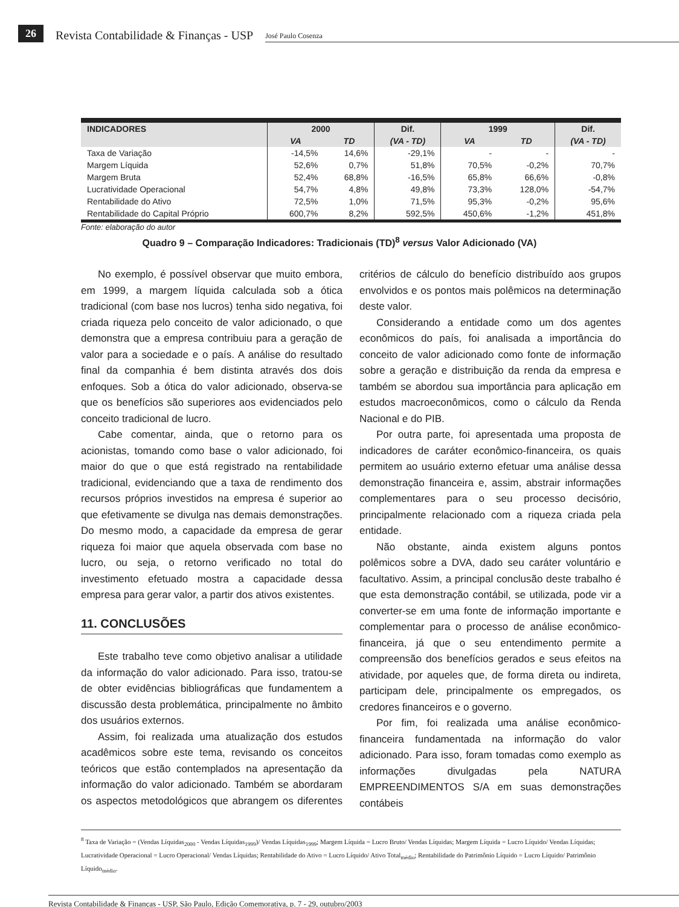26 Revista Contabilidade & Finanças - USP José Paulo Cosenza
| INDICADORES | 2000 | | Dif. | 1999 | | Dif. |
| --- | --- | --- | --- | --- | --- | --- |
| | VA | TD | (VA - TD) | VA | TD | (VA - TD) |
| Taxa de Variação | -14,5% | 14,6% | -29,1% | - | - | - |
| Margem Líquida | 52,6% | 0,7% | 51,8% | 70,5% | -0,2% | 70,7% |
| Margem Bruta | 52,4% | 68,8% | -16,5% | 65,8% | 66,6% | -0,8% |
| Lucratividade Operacional | 54,7% | 4,8% | 49,8% | 73,3% | 128,0% | -54,7% |
| Rentabilidade do Ativo | 72,5% | 1,0% | 71,5% | 95,3% | -0,2% | 95,6% |
| Rentabilidade do Capital Próprio | 600,7% | 8,2% | 592,5% | 450,6% | -1,2% | 451,8% |
Fonte: elaboração do autor
Quadro 9 – Comparação Indicadores: Tradicionais (TD)<sup>8</sup> versus Valor Adicionado (VA)
No exemplo, é possível observar que muito embora, em 1999, a margem líquida calculada sob a ótica tradicional (com base nos lucros) tenha sido negativa, foi criada riqueza pelo conceito de valor adicionado, o que demonstra que a empresa contribuiu para a geração de valor para a sociedade e o país. A análise do resultado final da companhia é bem distinta através dos dois enfoques. Sob a ótica do valor adicionado, observa-se que os benefícios são superiores aos evidenciados pelo conceito tradicional de lucro.
Cabe comentar, ainda, que o retorno para os acionistas, tomando como base o valor adicionado, foi maior do que o que está registrado na rentabilidade tradicional, evidenciando que a taxa de rendimento dos recursos próprios investidos na empresa é superior ao que efetivamente se divulga nas demais demonstrações. Do mesmo modo, a capacidade da empresa de gerar riqueza foi maior que aquela observada com base no lucro, ou seja, o retorno verificado no total do investimento efetuado mostra a capacidade dessa empresa para gerar valor, a partir dos ativos existentes.
11. CONCLUSÕES
Este trabalho teve como objetivo analisar a utilidade da informação do valor adicionado. Para isso, tratou-se de obter evidências bibliográficas que fundamentem a discussão desta problemática, principalmente no âmbito dos usuários externos.
Assim, foi realizada uma atualização dos estudos acadêmicos sobre este tema, revisando os conceitos teóricos que estão contemplados na apresentação da informação do valor adicionado. Também se abordaram os aspectos metodológicos que abrangem os diferentes critérios de cálculo do benefício distribuído aos grupos envolvidos e os pontos mais polêmicos na determinação deste valor.
Considerando a entidade como um dos agentes econômicos do país, foi analisada a importância do conceito de valor adicionado como fonte de informação sobre a geração e distribuição da renda da empresa e também se abordou sua importância para aplicação em estudos macroeconômicos, como o cálculo da Renda Nacional e do PIB.
Por outra parte, foi apresentada uma proposta de indicadores de caráter econômico-financeira, os quais permitem ao usuário externo efetuar uma análise dessa demonstração financeira e, assim, abstrair informações complementares para o seu processo decisório, principalmente relacionado com a riqueza criada pela entidade.
Não obstante, ainda existem alguns pontos polêmicos sobre a DVA, dado seu caráter voluntário e facultativo. Assim, a principal conclusão deste trabalho é que esta demonstração contábil, se utilizada, pode vir a converter-se em uma fonte de informação importante e complementar para o processo de análise econômico-financeira, já que o seu entendimento permite a compreensão dos benefícios gerados e seus efeitos na atividade, por aqueles que, de forma direta ou indireta, participam dele, principalmente os empregados, os credores financeiros e o governo.
Por fim, foi realizada uma análise econômico-financeira fundamentada na informação do valor adicionado. Para isso, foram tomadas como exemplo as informações divulgadas pela NATURA EMPREENDIMENTOS S/A em suas demonstrações contábeis
<sup>8</sup> Taxa de Variação = (Vendas Líquidas<sub>2000</sub> - Vendas Líquidas<sub>1999</sub>)/ Vendas Líquidas<sub>1999</sub>; Margem Líquida = Lucro Bruto/ Vendas Líquidas; Margem Líquida = Lucro Líquido/ Vendas Líquidas; Lucratividade Operacional = Lucro Operacional/ Vendas Líquidas; Rentabilidade do Ativo = Lucro Líquido/ Ativo Total<sub>médio</sub>; Rentabilidade do Patrimônio Líquido = Lucro Líquido/ Patrimônio Líquido<sub>médio</sub>.
Revista Contabilidade & Finanças - USP, São Paulo, Edição Comemorativa, p. 7 - 29, outubro/2003